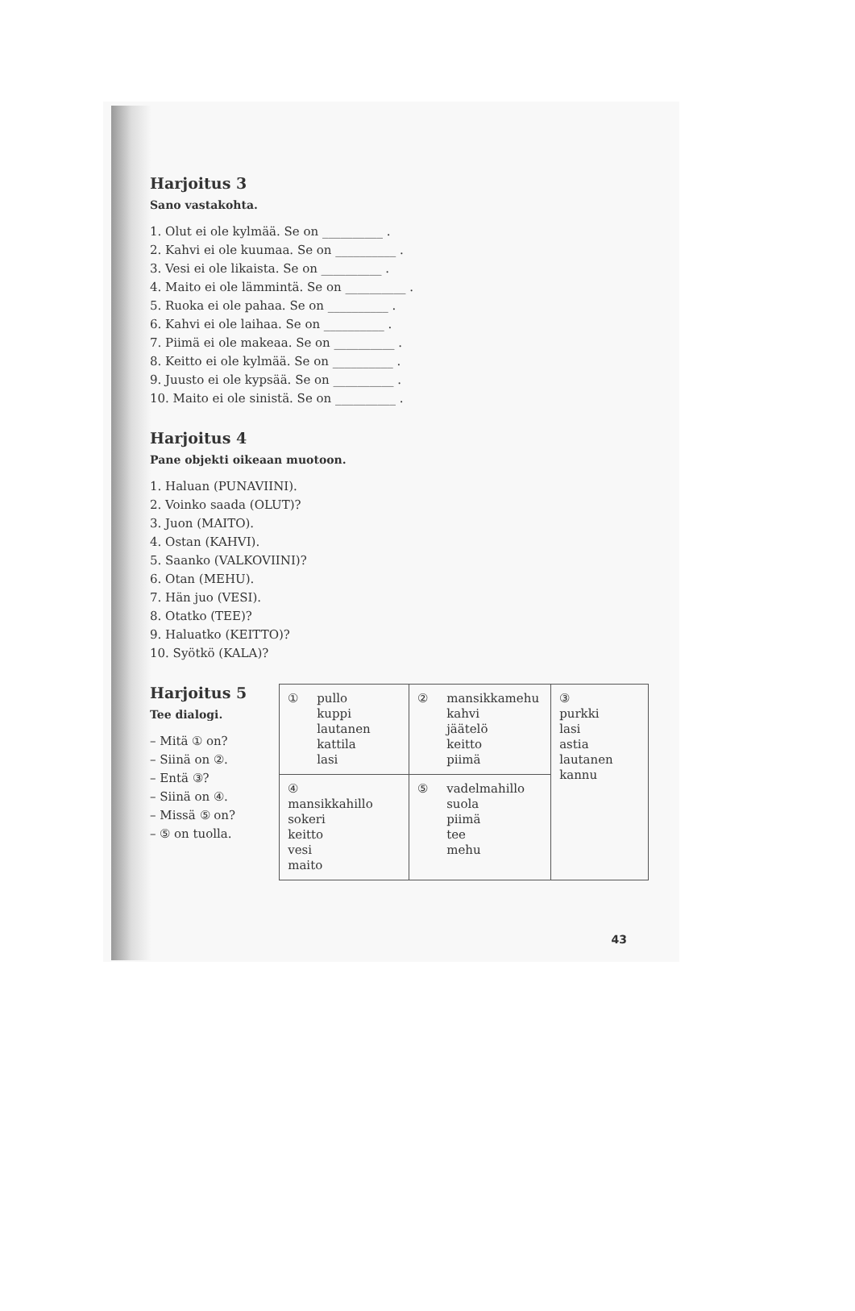Harjoitus 3
Sano vastakohta.
1. Olut ei ole kylmää. Se on __________ .
2. Kahvi ei ole kuumaa. Se on __________ .
3. Vesi ei ole likaista. Se on __________ .
4. Maito ei ole lämmintä. Se on __________ .
5. Ruoka ei ole pahaa. Se on __________ .
6. Kahvi ei ole laihaa. Se on __________ .
7. Piimä ei ole makeaa. Se on __________ .
8. Keitto ei ole kylmää. Se on __________ .
9. Juusto ei ole kypsää. Se on __________ .
10. Maito ei ole sinistä. Se on __________ .
Harjoitus 4
Pane objekti oikeaan muotoon.
1. Haluan (PUNAVIINI).
2. Voinko saada (OLUT)?
3. Juon (MAITO).
4. Ostan (KAHVI).
5. Saanko (VALKOVIINI)?
6. Otan (MEHU).
7. Hän juo (VESI).
8. Otatko (TEE)?
9. Haluatko (KEITTO)?
10. Syötkö (KALA)?
Harjoitus 5
Tee dialogi.
– Mitä ① on?
– Siinä on ②.
– Entä ③?
– Siinä on ④.
– Missä ⑤ on?
– ⑤ on tuolla.
| ① pullo kuppi lautanen kattila lasi | ② mansikkamehu kahvi jäätelö keitto piimä | ③ purkki lasi astia lautanen kannu |
| ④ mansikkahillo sokeri keitto vesi maito | ⑤ vadelmahillo suola piimä tee mehu | |
43